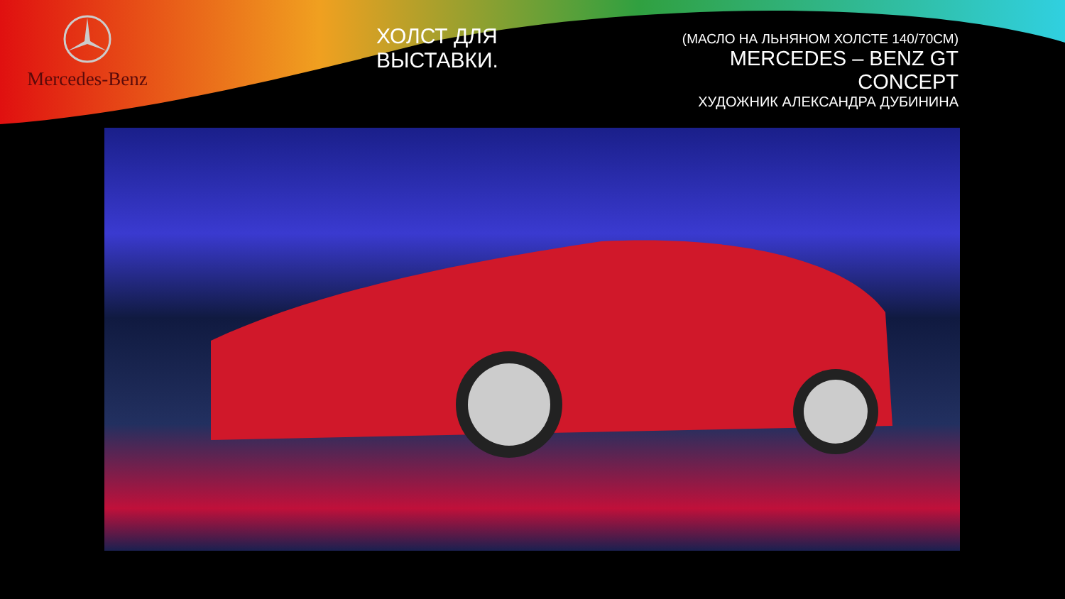Mercedes-Benz
ХОЛСТ ДЛЯ ВЫСТАВКИ.
(МАСЛО НА ЛЬНЯНОМ ХОЛСТЕ 140/70СМ)
MERCEDES – BENZ GT CONCEPT
ХУДОЖНИК АЛЕКСАНДРА ДУБИНИНА